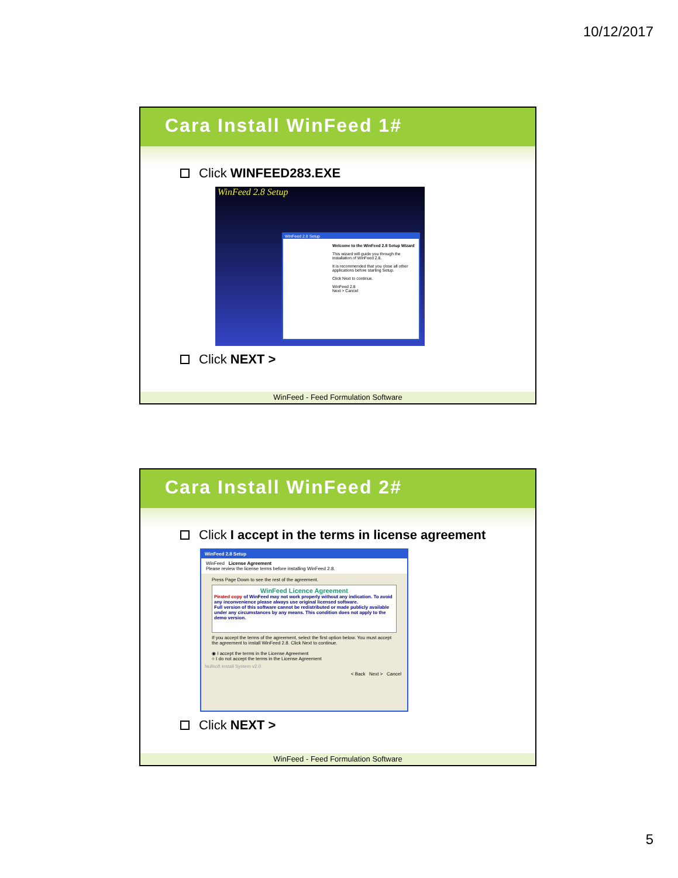10/12/2017
Cara Install WinFeed 1#
Click WINFEED283.EXE
WinFeed 2.8 Setup
WinFeed 2.8 Setup
Welcome to the WinFeed 2.8 Setup Wizard
This wizard will guide you through the installation of WinFeed 2.8.
It is recommended that you close all other applications before starting Setup.
Click Next to continue.
WinFeed 2.8
Next > Cancel
Click NEXT >
WinFeed - Feed Formulation Software
Cara Install WinFeed 2#
Click I accept in the terms in license agreement
WinFeed 2.8 Setup
WinFeed License Agreement
Please review the license terms before installing WinFeed 2.8.
Press Page Down to see the rest of the agreement.
WinFeed Licence Agreement
Pirated copy of WinFeed may not work properly without any indication. To avoid any inconvenience please always use original licensed software.
Full version of this software cannot be redistributed or made publicly available under any circumstances by any means. This condition does not apply to the demo version.
If you accept the terms of the agreement, select the first option below. You must accept the agreement to install WinFeed 2.8. Click Next to continue.
◉ I accept the terms in the License Agreement
○ I do not accept the terms in the License Agreement
Nullsoft Install System v2.0
< Back Next > Cancel
Click NEXT >
WinFeed - Feed Formulation Software
5